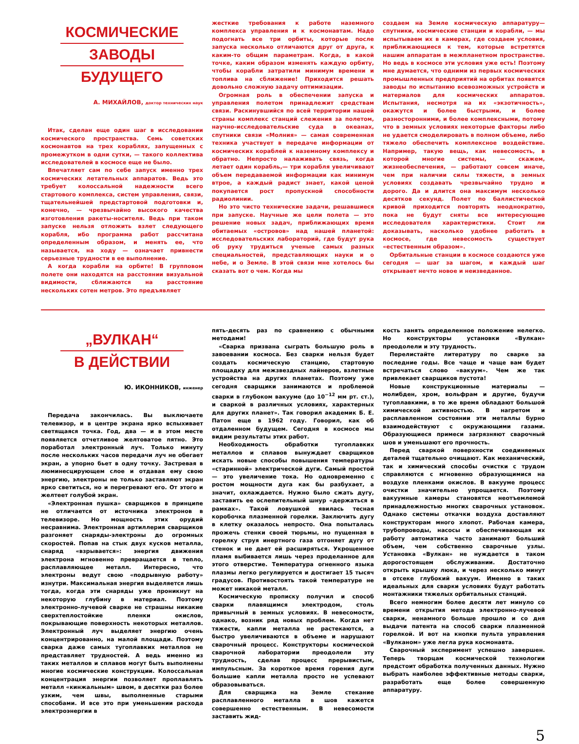КОСМИЧЕСКИЕ
ЗАВОДЫ
БУДУЩЕГО
А. МИХАЙЛОВ, доктор технических наук
Итак, сделан еще один шаг в исследовании космического пространства. Семь советских космонавтов на трех кораблях, запущенных с промежутком в одни сутки, — такого коллектива исследователей в космосе еще не было.
Впечатляет сам по себе запуск именно трех космических летательных аппаратов. Ведь это требует колоссальной надежности всего стартового комплекса, систем управления, связи, тщательнейшей предстартовой подготовки и, конечно, — чрезвычайно высокого качества изготовления ракеты-носителя. Ведь при таком запуске нельзя отложить взлет следующего корабля, ибо программа работ рассчитана определенным образом, и менять ее, что называется, на ходу — означает привнести серьезные трудности в ее выполнение.
А когда корабли на орбите! В групповом полете они находятся на расстоянии визуальной видимости, сближаются на расстояние нескольких сотен метров. Это предъявляет
жесткие требования к работе наземного комплекса управления и к космонавтам. Надо подогнать все три орбиты, которые после запуска несколько отличаются друг от друга, к каким-то общим параметрам. Когда, в какой точке, каким образом изменять каждую орбиту, чтобы корабли затратили минимум времени и топлива на сближение! Приходится решать довольно сложную задачу оптимизации.
Огромная роль в обеспечении запуска и управления полетом принадлежит средствам связи. Раскинувшийся по всей территории нашей страны комплекс станций слежения за полетом, научно-исследовательские суда в океанах, спутники связи «Молния» — самая современная техника участвует в передаче информации от космических кораблей к наземному комплексу и обратно. Непросто налаживать связь, когда летает один корабль,— три корабля увеличивают объем передаваемой информации как минимум втрое, а каждый радист знает, какой ценой покупается рост пропускной способности радиолинии.
Но это чисто технические задачи, решавшиеся при запуске. Научные же цели полета — это решение новых задач, приближающих время обитаемых «островов» над нашей планетой: исследовательских лабораторий, где будут рука об руку трудиться ученые самых разных специальностей, представляющих науки и о небе, и о Земле. В этой связи мне хотелось бы сказать вот о чем. Когда мы
создаем на Земле космическую аппаратуру— спутники, космические станции и корабли, — мы испытываем их в камерах, где создаем условия, приближающиеся к тем, которые встретятся нашим аппаратам в межпланетном пространстве. Но ведь в космосе эти условия уже есть! Поэтому мне думается, что одними из первых космических промышленных предприятий на орбитах появятся заводы по испытанию всевозможных устройств и материалов для космических аппаратов. Испытания, несмотря на их «экзотичность», окажутся и более быстрыми, и более разносторонними, и более комплексными, потому что в земных условиях некоторые факторы либо не удается смоделировать в полном объеме, либо тяжело обеспечить комплексное воздействие. Например, такую вещь, как невесомость, в которой многие системы, — скажем, жизнеобеспечения, — работают совсем иначе, чем при наличии силы тяжести, в земных условиях создавать чрезвычайно трудно и дорого. Да и длится она максимум несколько десятков секунд. Полет по баллистической кривой приходится повторять неоднократно, пока не будут сняты все интересующие исследователя характеристики. Стоит ли доказывать, насколько удобнее работать в космосе, где невесомость существует «естественным образом».
Орбитальные станции в космосе создаются уже сегодня — шаг за шагом, и каждый шаг открывает нечто новое и неизведанное.
„ВУЛКАН“В ДЕЙСТВИИ
Ю. ИКОННИКОВ, инженер
Передача закончилась. Вы выключаете телевизор, и в центре экрана ярко вспыхивает светящаяся точка. Год, два — и в этом месте появляется отчетливое желтоватое пятно. Это поработал электронный луч. Только минуту после нескольких часов передачи луч не обегает экран, а упорно бьет в одну точку. Застревая в люминесцирующем слое и отдавая ему свою энергию, электроны не только заставляют экран ярко светиться, но и перегревают его. От этого и желтеет голубой экран.
«Электронная пушка» сварщиков в принципе не отличается от источника электронов в телевизоре. Но мощность этих орудий несравнима. Электронная артиллерия сварщиков разгоняет снаряды-электроны до огромных скоростей. Попав на стык двух кусков металла, снаряд «взрывается»: энергия движения электрона мгновенно превращается в тепло, расплавляющее металл. Интересно, что электроны ведут свою «подрывную работу» изнутри. Максимальная энергия выделяется лишь тогда, когда эти снаряды уже проникнут на некоторую глубину в материал. Поэтому электронно-лучевой сварке не страшны никакие сверхтеплостойкие пленки окислов, покрывающие поверхность некоторых металлов. Электронный луч выделяет энергию очень концентрированно, на малой площади. Поэтому сварка даже самых тугоплавких металлов не представляет трудностей. А ведь именно из таких металлов и сплавов могут быть выполнены многие космические конструкции. Колоссальная концентрация энергии позволяет проплавлять металл «кинжальным» швом, в десятки раз более узким, чем швы, выполненные старыми способами. И все это при уменьшении расхода электроэнергии в
пять-десять раз по сравнению с обычными методами!
«Сварка призвана сыграть большую роль в завоевании космоса. Без сварки нельзя будет создать космическую станцию, стартовую площадку для межзвездных лайнеров, взлетные устройства на других планетах. Поэтому уже сегодня сварщики занимаются и проблемой сварки в глубоком вакууме (до 10<sup>−12</sup> мм рт. ст.), и сваркой в различных условиях, характерных для других планет». Так говорил академик Б. Е. Патон еще в 1962 году. Говорил, как об отдаленном будущем. Сегодня в космосе мы видим результаты этих работ.
Необходимость обработки тугоплавких металлов и сплавов вынуждает сварщиков искать новые способы повышения температуры «старинной» электрической дуги. Самый простой — это увеличение тока. Но одновременно с ростом мощности дуга как бы разбухает, а значит, охлаждается. Нужно было сжать дугу, заставить ее ослепительный шнур «держаться в рамках». Такой ловушкой явилась тесная коробочка плазменной горелки. Заключить дугу в клетку оказалось непросто. Она попыталась прожечь стенки своей тюрьмы, но пущенная в горелку струя инертного газа отгоняет дугу от стенок и не дает ей расширяться. Укрощенное пламя выбивается лишь через проделанное для этого отверстие. Температура огненного языка плазмы легко регулируется и достигает 15 тысяч градусов. Противостоять такой температуре не может никакой металл.
Космическую прописку получил и способ сварки плавящимся электродом, столь привычный в земных условиях. В невесомости, однако, возник ряд новых проблем. Когда нет тяжести, капли металла не растекаются, а быстро увеличиваются в объеме и нарушают сварочный процесс. Конструкторы космической сварочной лаборатории преодолели эту трудность, сделав процесс прерывистым, импульсным. За короткое время горения дуги большие капли металла просто не успевают образовываться.
Для сварщика на Земле стекание расплавленного металла в шов кажется совершенно естественным. В невесомости заставить жид-
кость занять определенное положение нелегко. Но конструкторы установки «Вулкан» преодолели и эту трудность.
Перелистайте литературу по сварке за последние годы. Все чаще и чаще вам будет встречаться слово «вакуум». Чем же так привлекает сварщиков пустота!
Новые конструкционные материалы — молибден, хром, вольфрам и другие, будучи тугоплавкими, в то же время обладают большой химической активностью. В нагретом и расплавленном состоянии эти металлы бурно взаимодействуют с окружающими газами. Образующиеся примеси загрязняют сварочный шов и уменьшают его прочность.
Перед сваркой поверхности соединяемых деталей тщательно очищают. Как механический, так и химический способы очистки с трудом справляются с мгновенно образующимися на воздухе пленками окислов. В вакууме процесс очистки значительно упрощается. Поэтому вакуумные камеры становятся неотъемлемой принадлежностью многих сварочных установок. Однако системы откачки воздуха доставляют конструкторам много хлопот. Рабочая камера, трубопроводы, насосы и обеспечивающая их работу автоматика часто занимают больший объем, чем собственно сварочные узлы. Установка «Вулкан» не нуждается в таком дорогостоящем обслуживании. Достаточно открыть крышку люка, и через несколько минут в отсеке глубокий вакуум. Именно в таких идеальных для сварки условиях будут работать монтажники тяжелых орбитальных станций.
Всего немногим более десяти лет минуло со времени открытия метода электронно-лучевой сварки, ненамного больше прошло и со дня выдачи патента на способ сварки плазменной горелкой. И вот на кнопки пульта управления «Вулканом» уже легла рука космонавта.
Сварочный эксперимент успешно завершен. Теперь творцам космической технологии предстоит обработка полученных данных. Нужно выбрать наиболее эффективные методы сварки, разработать еще более совершенную аппаратуру.
5